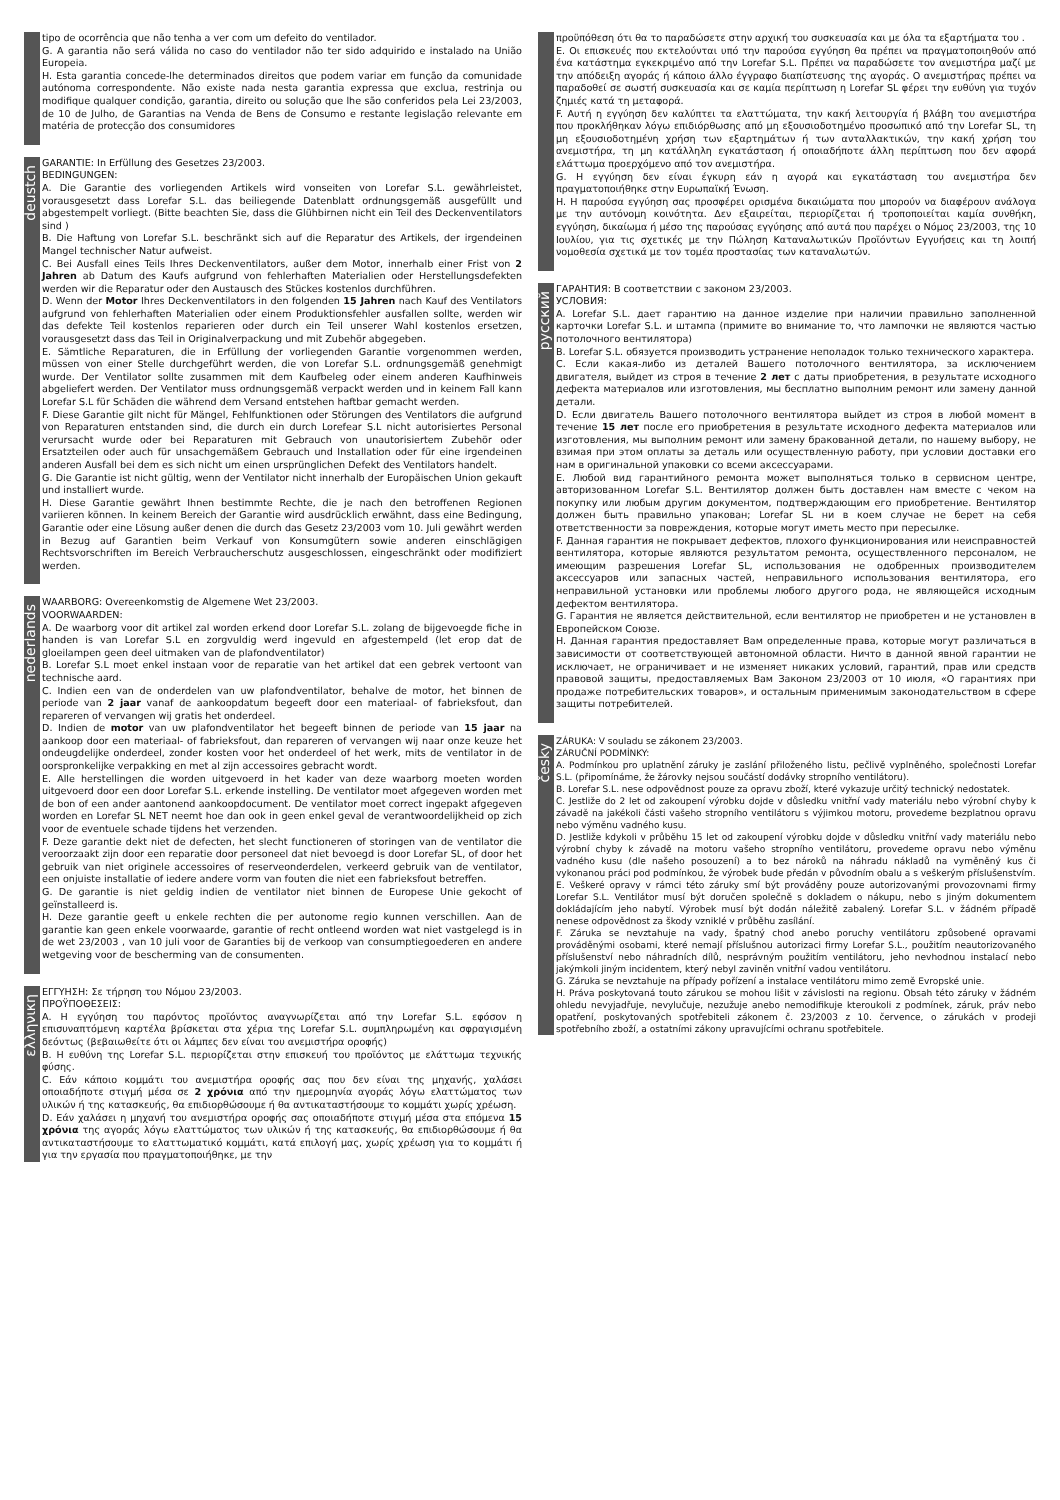tipo de ocorrência que não tenha a ver com um defeito do ventilador.
G. A garantia não será válida no caso do ventilador não ter sido adquirido e instalado na União Europeia.
H. Esta garantia concede-lhe determinados direitos que podem variar em função da comunidade autónoma correspondente. Não existe nada nesta garantia expressa que exclua, restrinja ou modifique qualquer condição, garantia, direito ou solução que lhe são conferidos pela Lei 23/2003, de 10 de Julho, de Garantias na Venda de Bens de Consumo e restante legislação relevante em matéria de protecção dos consumidores
deustch
GARANTIE: In Erfüllung des Gesetzes 23/2003.
BEDINGUNGEN:
A. Die Garantie des vorliegenden Artikels wird vonseiten von Lorefar S.L. gewährleistet, vorausgesetzt dass Lorefar S.L. das beiliegende Datenblatt ordnungsgemäß ausgefüllt und abgestempelt vorliegt. (Bitte beachten Sie, dass die Glühbirnen nicht ein Teil des Deckenventilators sind )
B. Die Haftung von Lorefar S.L. beschränkt sich auf die Reparatur des Artikels, der irgendeinen Mangel technischer Natur aufweist.
C. Bei Ausfall eines Teils Ihres Deckenventilators, außer dem Motor, innerhalb einer Frist von 2 Jahren ab Datum des Kaufs aufgrund von fehlerhaften Materialien oder Herstellungsdefekten werden wir die Reparatur oder den Austausch des Stückes kostenlos durchführen.
D. Wenn der Motor Ihres Deckenventilators in den folgenden 15 Jahren nach Kauf des Ventilators aufgrund von fehlerhaften Materialien oder einem Produktionsfehler ausfallen sollte, werden wir das defekte Teil kostenlos reparieren oder durch ein Teil unserer Wahl kostenlos ersetzen, vorausgesetzt dass das Teil in Originalverpackung und mit Zubehör abgegeben.
E. Sämtliche Reparaturen, die in Erfüllung der vorliegenden Garantie vorgenommen werden, müssen von einer Stelle durchgeführt werden, die von Lorefar S.L. ordnungsgemäß genehmigt wurde. Der Ventilator sollte zusammen mit dem Kaufbeleg oder einem anderen Kaufhinweis abgeliefert werden. Der Ventilator muss ordnungsgemäß verpackt werden und in keinem Fall kann Lorefar S.L für Schäden die während dem Versand entstehen haftbar gemacht werden.
F. Diese Garantie gilt nicht für Mängel, Fehlfunktionen oder Störungen des Ventilators die aufgrund von Reparaturen entstanden sind, die durch ein durch Lorefear S.L nicht autorisiertes Personal verursacht wurde oder bei Reparaturen mit Gebrauch von unautorisiertem Zubehör oder Ersatzteilen oder auch für unsachgemäßem Gebrauch und Installation oder für eine irgendeinen anderen Ausfall bei dem es sich nicht um einen ursprünglichen Defekt des Ventilators handelt.
G. Die Garantie ist nicht gültig, wenn der Ventilator nicht innerhalb der Europäischen Union gekauft und installiert wurde.
H. Diese Garantie gewährt Ihnen bestimmte Rechte, die je nach den betroffenen Regionen variieren können. In keinem Bereich der Garantie wird ausdrücklich erwähnt, dass eine Bedingung, Garantie oder eine Lösung außer denen die durch das Gesetz 23/2003 vom 10. Juli gewährt werden in Bezug auf Garantien beim Verkauf von Konsumgütern sowie anderen einschlägigen Rechtsvorschriften im Bereich Verbraucherschutz ausgeschlossen, eingeschränkt oder modifiziert werden.
nederlands
WAARBORG: Overeenkomstig de Algemene Wet 23/2003.
VOORWAARDEN:
A. De waarborg voor dit artikel zal worden erkend door Lorefar S.L. zolang de bijgevoegde fiche in handen is van Lorefar S.L en zorgvuldig werd ingevuld en afgestempeld (let erop dat de gloeilampen geen deel uitmaken van de plafondventilator)
B. Lorefar S.L moet enkel instaan voor de reparatie van het artikel dat een gebrek vertoont van technische aard.
C. Indien een van de onderdelen van uw plafondventilator, behalve de motor, het binnen de periode van 2 jaar vanaf de aankoopdatum begeeft door een materiaal- of fabrieksfout, dan repareren of vervangen wij gratis het onderdeel.
D. Indien de motor van uw plafondventilator het begeeft binnen de periode van 15 jaar na aankoop door een materiaal- of fabrieksfout, dan repareren of vervangen wij naar onze keuze het ondeugdelijke onderdeel, zonder kosten voor het onderdeel of het werk, mits de ventilator in de oorspronkelijke verpakking en met al zijn accessoires gebracht wordt.
E. Alle herstellingen die worden uitgevoerd in het kader van deze waarborg moeten worden uitgevoerd door een door Lorefar S.L. erkende instelling. De ventilator moet afgegeven worden met de bon of een ander aantonend aankoopdocument. De ventilator moet correct ingepakt afgegeven worden en Lorefar SL NET neemt hoe dan ook in geen enkel geval de verantwoordelijkheid op zich voor de eventuele schade tijdens het verzenden.
F. Deze garantie dekt niet de defecten, het slecht functioneren of storingen van de ventilator die veroorzaakt zijn door een reparatie door personeel dat niet bevoegd is door Lorefar SL, of door het gebruik van niet originele accessoires of reserveonderdelen, verkeerd gebruik van de ventilator, een onjuiste installatie of iedere andere vorm van fouten die niet een fabrieksfout betreffen.
G. De garantie is niet geldig indien de ventilator niet binnen de Europese Unie gekocht of geïnstalleerd is.
H. Deze garantie geeft u enkele rechten die per autonome regio kunnen verschillen. Aan de garantie kan geen enkele voorwaarde, garantie of recht ontleend worden wat niet vastgelegd is in de wet 23/2003 , van 10 juli voor de Garanties bij de verkoop van consumptiegoederen en andere wetgeving voor de bescherming van de consumenten.
ελληνικη
ΕΓΓΥΗΣΗ: Σε τήρηση του Νόμου 23/2003.
ΠΡΟΫΠΟΘΕΣΕΙΣ:
A. Η εγγύηση του παρόντος προϊόντος αναγνωρίζεται από την Lorefar S.L. εφόσον η επισυναπτόμενη καρτέλα βρίσκεται στα χέρια της Lorefar S.L. συμπληρωμένη και σφραγισμένη δεόντως (βεβαιωθείτε ότι οι λάμπες δεν είναι του ανεμιστήρα οροφής)
B. Η ευθύνη της Lorefar S.L. περιορίζεται στην επισκευή του προϊόντος με ελάττωμα τεχνικής φύσης.
C. Εάν κάποιο κομμάτι του ανεμιστήρα οροφής σας που δεν είναι της μηχανής, χαλάσει οποιαδήποτε στιγμή μέσα σε 2 χρόνια από την ημερομηνία αγοράς λόγω ελαττώματος των υλικών ή της κατασκευής, θα επιδιορθώσουμε ή θα αντικαταστήσουμε το κομμάτι χωρίς χρέωση.
D. Εάν χαλάσει η μηχανή του ανεμιστήρα οροφής σας οποιαδήποτε στιγμή μέσα στα επόμενα 15 χρόνια της αγοράς λόγω ελαττώματος των υλικών ή της κατασκευής, θα επιδιορθώσουμε ή θα αντικαταστήσουμε το ελαττωματικό κομμάτι, κατά επιλογή μας, χωρίς χρέωση για το κομμάτι ή για την εργασία που πραγματοποιήθηκε, με την
προϋπόθεση ότι θα το παραδώσετε στην αρχική του συσκευασία και με όλα τα εξαρτήματα του .
E. Οι επισκευές που εκτελούνται υπό την παρούσα εγγύηση θα πρέπει να πραγματοποιηθούν από ένα κατάστημα εγκεκριμένο από την Lorefar S.L. Πρέπει να παραδώσετε τον ανεμιστήρα μαζί με την απόδειξη αγοράς ή κάποιο άλλο έγγραφο διαπίστευσης της αγοράς. Ο ανεμιστήρας πρέπει να παραδοθεί σε σωστή συσκευασία και σε καμία περίπτωση η Lorefar SL φέρει την ευθύνη για τυχόν ζημιές κατά τη μεταφορά.
F. Αυτή η εγγύηση δεν καλύπτει τα ελαττώματα, την κακή λειτουργία ή βλάβη του ανεμιστήρα που προκλήθηκαν λόγω επιδιόρθωσης από μη εξουσιοδοτημένο προσωπικό από την Lorefar SL, τη μη εξουσιοδοτημένη χρήση των εξαρτημάτων ή των ανταλλακτικών, την κακή χρήση του ανεμιστήρα, τη μη κατάλληλη εγκατάσταση ή οποιαδήποτε άλλη περίπτωση που δεν αφορά ελάττωμα προερχόμενο από τον ανεμιστήρα.
G. Η εγγύηση δεν είναι έγκυρη εάν η αγορά και εγκατάσταση του ανεμιστήρα δεν πραγματοποιήθηκε στην Ευρωπαϊκή Ένωση.
H. Η παρούσα εγγύηση σας προσφέρει ορισμένα δικαιώματα που μπορούν να διαφέρουν ανάλογα με την αυτόνομη κοινότητα. Δεν εξαιρείται, περιορίζεται ή τροποποιείται καμία συνθήκη, εγγύηση, δικαίωμα ή μέσο της παρούσας εγγύησης από αυτά που παρέχει ο Νόμος 23/2003, της 10 Ιουλίου, για τις σχετικές με την Πώληση Καταναλωτικών Προϊόντων Εγγυήσεις και τη λοιπή νομοθεσία σχετικά με τον τομέα προστασίας των καταναλωτών.
русский
ГАРАНТИЯ: В соответствии с законом 23/2003.
УСЛОВИЯ:
A. Lorefar S.L. дает гарантию на данное изделие при наличии правильно заполненной карточки Lorefar S.L. и штампа (примите во внимание то, что лампочки не являются частью потолочного вентилятора)
B. Lorefar S.L. обязуется производить устранение неполадок только технического характера.
C. Если какая-либо из деталей Вашего потолочного вентилятора, за исключением двигателя, выйдет из строя в течение 2 лет с даты приобретения, в результате исходного дефекта материалов или изготовления, мы бесплатно выполним ремонт или замену данной детали.
D. Если двигатель Вашего потолочного вентилятора выйдет из строя в любой момент в течение 15 лет после его приобретения в результате исходного дефекта материалов или изготовления, мы выполним ремонт или замену бракованной детали, по нашему выбору, не взимая при этом оплаты за деталь или осуществленную работу, при условии доставки его нам в оригинальной упаковки со всеми аксессуарами.
E. Любой вид гарантийного ремонта может выполняться только в сервисном центре, авторизованном Lorefar S.L. Вентилятор должен быть доставлен нам вместе с чеком на покупку или любым другим документом, подтверждающим его приобретение. Вентилятор должен быть правильно упакован; Lorefar SL ни в коем случае не берет на себя ответственности за повреждения, которые могут иметь место при пересылке.
F. Данная гарантия не покрывает дефектов, плохого функционирования или неисправностей вентилятора, которые являются результатом ремонта, осуществленного персоналом, не имеющим разрешения Lorefar SL, использования не одобренных производителем аксессуаров или запасных частей, неправильного использования вентилятора, его неправильной установки или проблемы любого другого рода, не являющейся исходным дефектом вентилятора.
G. Гарантия не является действительной, если вентилятор не приобретен и не установлен в Европейском Союзе.
H. Данная гарантия предоставляет Вам определенные права, которые могут различаться в зависимости от соответствующей автономной области. Ничто в данной явной гарантии не исключает, не ограничивает и не изменяет никаких условий, гарантий, прав или средств правовой защиты, предоставляемых Вам Законом 23/2003 от 10 июля, «О гарантиях при продаже потребительских товаров», и остальным применимым законодательством в сфере защиты потребителей.
česky
ZÁRUKA: V souladu se zákonem 23/2003.
ZÁRUČNÍ PODMÍNKY:
A. Podmínkou pro uplatnění záruky je zaslání přiloženého listu, pečlivě vyplněného, společnosti Lorefar S.L. (připomínáme, že žárovky nejsou součástí dodávky stropního ventilátoru).
B. Lorefar S.L. nese odpovědnost pouze za opravu zboží, které vykazuje určitý technický nedostatek.
C. Jestliže do 2 let od zakoupení výrobku dojde v důsledku vnitřní vady materiálu nebo výrobní chyby k závadě na jakékoli části vašeho stropního ventilátoru s výjimkou motoru, provedeme bezplatnou opravu nebo výměnu vadného kusu.
D. Jestliže kdykoli v průběhu 15 let od zakoupení výrobku dojde v důsledku vnitřní vady materiálu nebo výrobní chyby k závadě na motoru vašeho stropního ventilátoru, provedeme opravu nebo výměnu vadného kusu (dle našeho posouzení) a to bez nároků na náhradu nákladů na vyměněný kus či vykonanou práci pod podmínkou, že výrobek bude předán v původním obalu a s veškerým příslušenstvím.
E. Veškeré opravy v rámci této záruky smí být prováděny pouze autorizovanými provozovnami firmy Lorefar S.L. Ventilátor musí být doručen společně s dokladem o nákupu, nebo s jiným dokumentem dokládajícím jeho nabytí. Výrobek musí být dodán náležitě zabalený. Lorefar S.L. v žádném případě nenese odpovědnost za škody vzniklé v průběhu zasílání.
F. Záruka se nevztahuje na vady, špatný chod anebo poruchy ventilátoru způsobené opravami prováděnými osobami, které nemají příslušnou autorizaci firmy Lorefar S.L., použitím neautorizovaného příslušenství nebo náhradních dílů, nesprávným použitím ventilátoru, jeho nevhodnou instalací nebo jakýmkoli jiným incidentem, který nebyl zaviněn vnitřní vadou ventilátoru.
G. Záruka se nevztahuje na případy pořízení a instalace ventilátoru mimo země Evropské unie.
H. Práva poskytovaná touto zárukou se mohou lišit v závislosti na regionu. Obsah této záruky v žádném ohledu nevyjadřuje, nevylučuje, nezužuje anebo nemodifikuje kteroukoli z podmínek, záruk, práv nebo opatření, poskytovaných spotřebiteli zákonem č. 23/2003 z 10. července, o zárukách v prodeji spotřebního zboží, a ostatními zákony upravujícími ochranu spotřebitele.